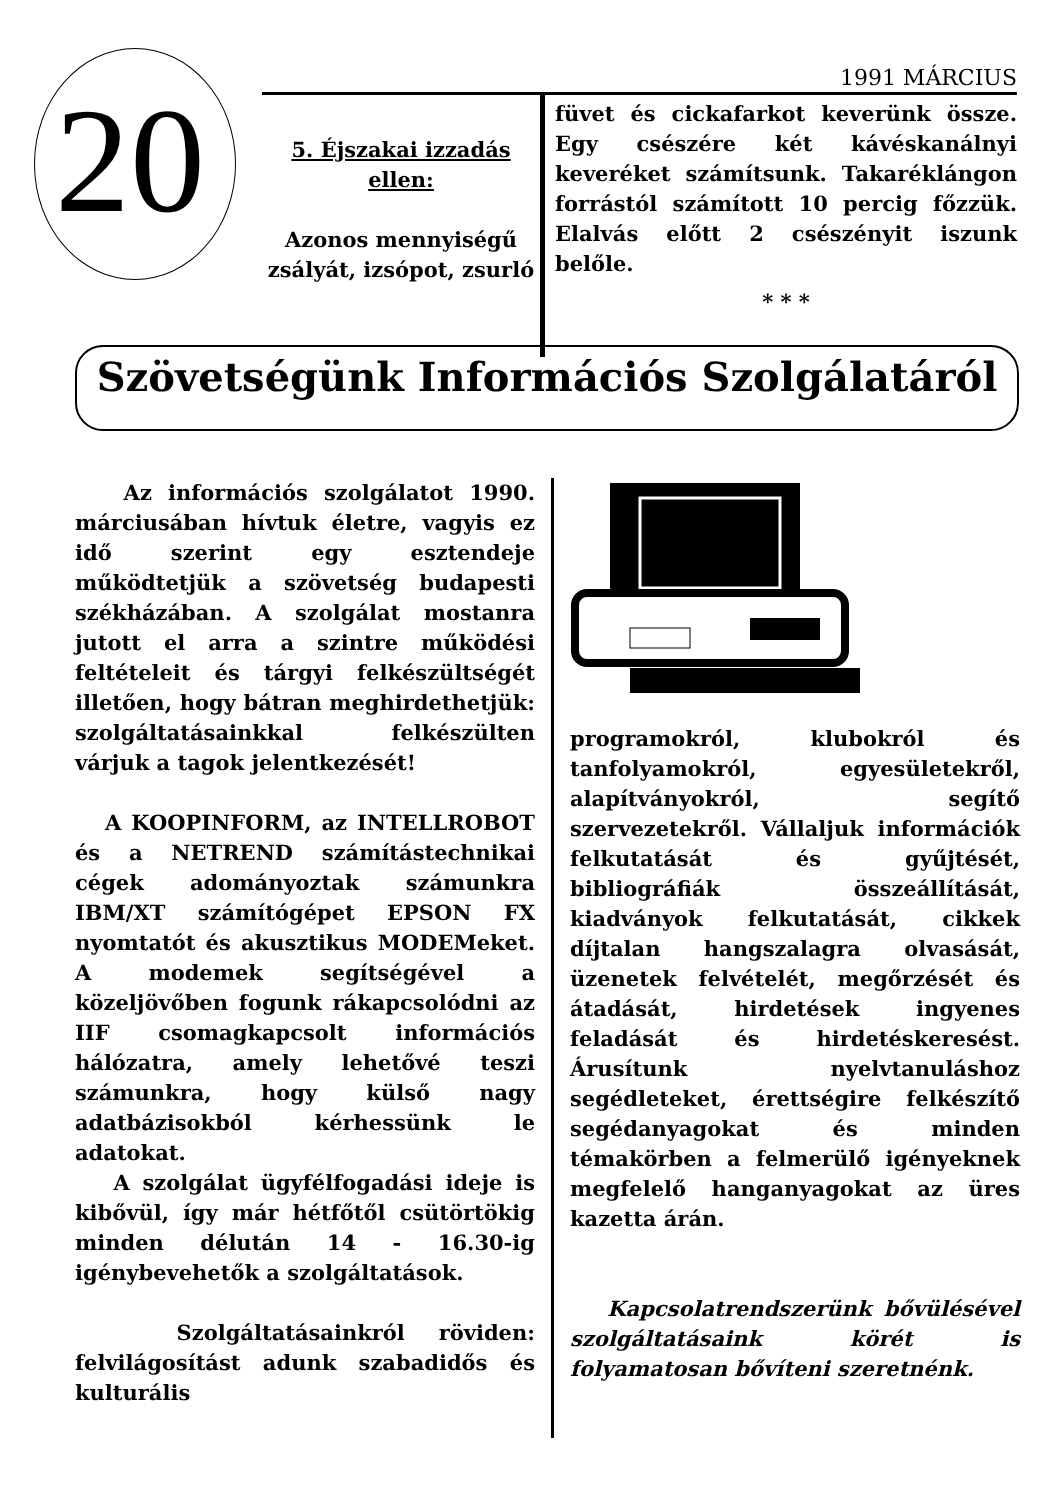20
1991 MÁRCIUS
5. Éjszakai izzadás ellen:
Azonos mennyiségű zsályát, izsópot, zsurló
füvet és cickafarkot keverünk össze. Egy csészére két kávéskanálnyi keveréket számítsunk. Takaréklángon forrástól számított 10 percig főzzük. Elalvás előtt 2 csészényit iszunk belőle.
* * *
Szövetségünk Információs Szolgálatáról
Az információs szolgálatot 1990. márciusában hívtuk életre, vagyis ez idő szerint egy esztendeje működtetjük a szövetség budapesti székházában. A szolgálat mostanra jutott el arra a szintre működési feltételeit és tárgyi felkészültségét illetően, hogy bátran meghirdethetjük: szolgáltatásainkkal felkészülten várjuk a tagok jelentkezését!
A KOOPINFORM, az INTELLROBOT és a NETREND számítástechnikai cégek adományoztak számunkra IBM/XT számítógépet EPSON FX nyomtatót és akusztikus MODEMeket. A modemek segítségével a közeljövőben fogunk rákapcsolódni az IIF csomagkapcsolt információs hálózatra, amely lehetővé teszi számunkra, hogy külső nagy adatbázisokból kérhessünk le adatokat.
A szolgálat ügyfélfogadási ideje is kibővül, így már hétfőtől csütörtökig minden délután 14 - 16.30-ig igénybevehetők a szolgáltatások.
Szolgáltatásainkról röviden: felvilágosítást adunk szabadidős és kulturális
programokról, klubokról és tanfolyamokról, egyesületekről, alapítványokról, segítő szervezetekről. Vállaljuk információk felkutatását és gyűjtését, bibliográfiák összeállítását, kiadványok felkutatását, cikkek díjtalan hangszalagra olvasását, üzenetek felvételét, megőrzését és átadását, hirdetések ingyenes feladását és hirdetéskeresést. Árusítunk nyelvtanuláshoz segédleteket, érettségire felkészítő segédanyagokat és minden témakörben a felmerülő igényeknek megfelelő hanganyagokat az üres kazetta árán.
Kapcsolatrendszerünk bővülésével szolgáltatásaink körét is folyamatosan bővíteni szeretnénk.